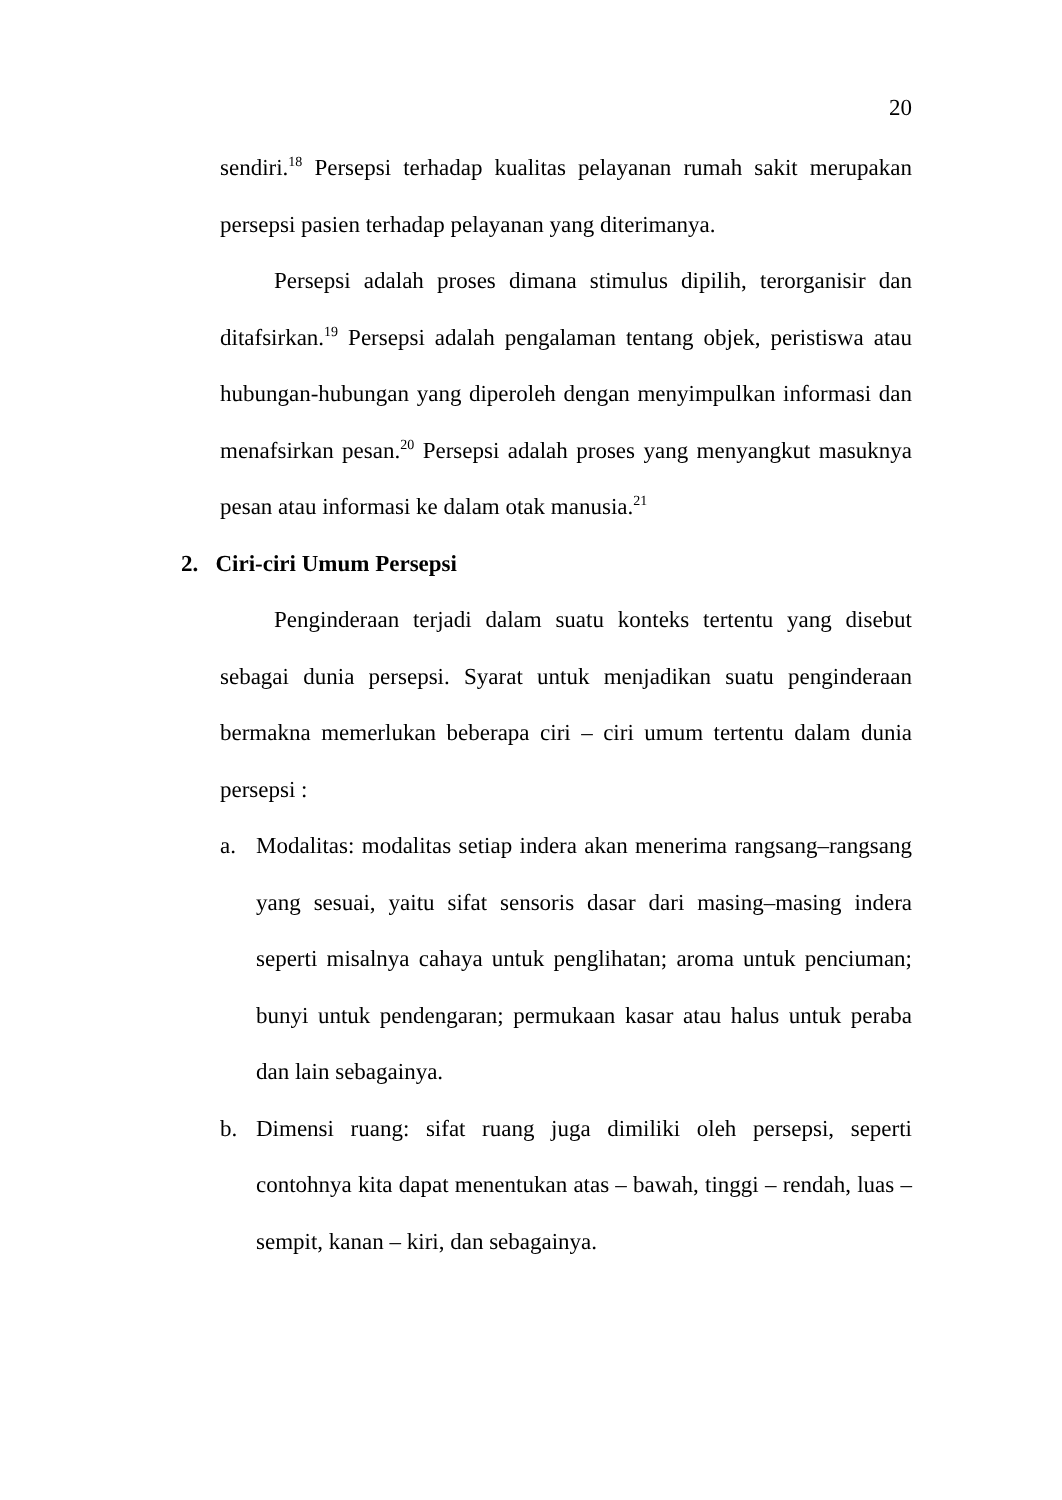20
sendiri.<sup>18</sup> Persepsi terhadap kualitas pelayanan rumah sakit merupakan persepsi pasien terhadap pelayanan yang diterimanya.
Persepsi adalah proses dimana stimulus dipilih, terorganisir dan ditafsirkan.<sup>19</sup> Persepsi adalah pengalaman tentang objek, peristiswa atau hubungan-hubungan yang diperoleh dengan menyimpulkan informasi dan menafsirkan pesan.<sup>20</sup> Persepsi adalah proses yang menyangkut masuknya pesan atau informasi ke dalam otak manusia.<sup>21</sup>
2. Ciri-ciri Umum Persepsi
Penginderaan terjadi dalam suatu konteks tertentu yang disebut sebagai dunia persepsi. Syarat untuk menjadikan suatu penginderaan bermakna memerlukan beberapa ciri – ciri umum tertentu dalam dunia persepsi :
a. Modalitas: modalitas setiap indera akan menerima rangsang–rangsang yang sesuai, yaitu sifat sensoris dasar dari masing–masing indera seperti misalnya cahaya untuk penglihatan; aroma untuk penciuman; bunyi untuk pendengaran; permukaan kasar atau halus untuk peraba dan lain sebagainya.
b. Dimensi ruang: sifat ruang juga dimiliki oleh persepsi, seperti contohnya kita dapat menentukan atas – bawah, tinggi – rendah, luas – sempit, kanan – kiri, dan sebagainya.